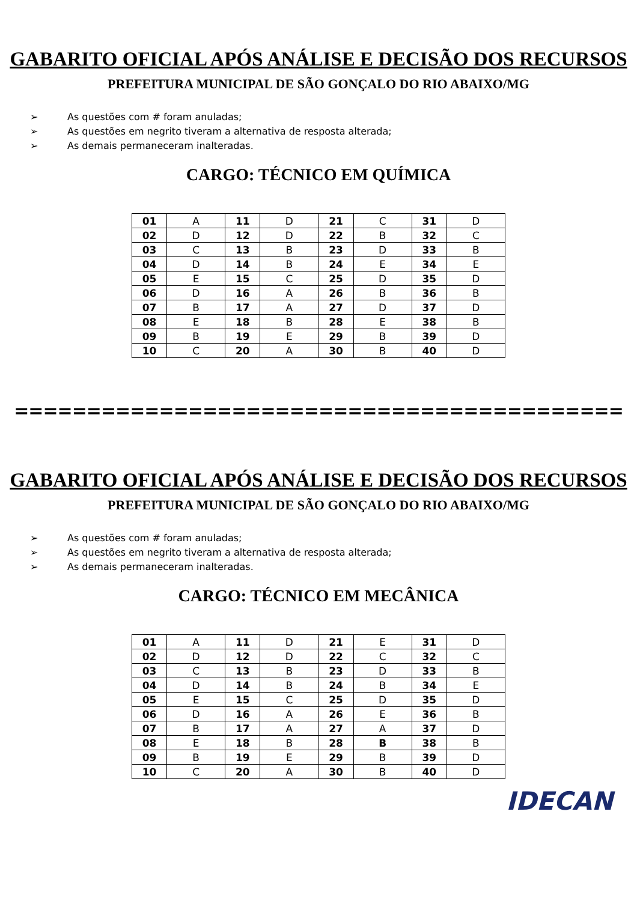GABARITO OFICIAL APÓS ANÁLISE E DECISÃO DOS RECURSOS
PREFEITURA MUNICIPAL DE SÃO GONÇALO DO RIO ABAIXO/MG
➢ As questões com # foram anuladas;
➢ As questões em negrito tiveram a alternativa de resposta alterada;
➢ As demais permaneceram inalteradas.
CARGO: TÉCNICO EM QUÍMICA
| 01 | A | 11 | D | 21 | C | 31 | D |
| 02 | D | 12 | D | 22 | B | 32 | C |
| 03 | C | 13 | B | 23 | D | 33 | B |
| 04 | D | 14 | B | 24 | E | 34 | E |
| 05 | E | 15 | C | 25 | D | 35 | D |
| 06 | D | 16 | A | 26 | B | 36 | B |
| 07 | B | 17 | A | 27 | D | 37 | D |
| 08 | E | 18 | B | 28 | E | 38 | B |
| 09 | B | 19 | E | 29 | B | 39 | D |
| 10 | C | 20 | A | 30 | B | 40 | D |
==========================================
GABARITO OFICIAL APÓS ANÁLISE E DECISÃO DOS RECURSOS
PREFEITURA MUNICIPAL DE SÃO GONÇALO DO RIO ABAIXO/MG
➢ As questões com # foram anuladas;
➢ As questões em negrito tiveram a alternativa de resposta alterada;
➢ As demais permaneceram inalteradas.
CARGO: TÉCNICO EM MECÂNICA
| 01 | A | 11 | D | 21 | E | 31 | D |
| 02 | D | 12 | D | 22 | C | 32 | C |
| 03 | C | 13 | B | 23 | D | 33 | B |
| 04 | D | 14 | B | 24 | B | 34 | E |
| 05 | E | 15 | C | 25 | D | 35 | D |
| 06 | D | 16 | A | 26 | E | 36 | B |
| 07 | B | 17 | A | 27 | A | 37 | D |
| 08 | E | 18 | B | 28 | B | 38 | B |
| 09 | B | 19 | E | 29 | B | 39 | D |
| 10 | C | 20 | A | 30 | B | 40 | D |
IDECAN